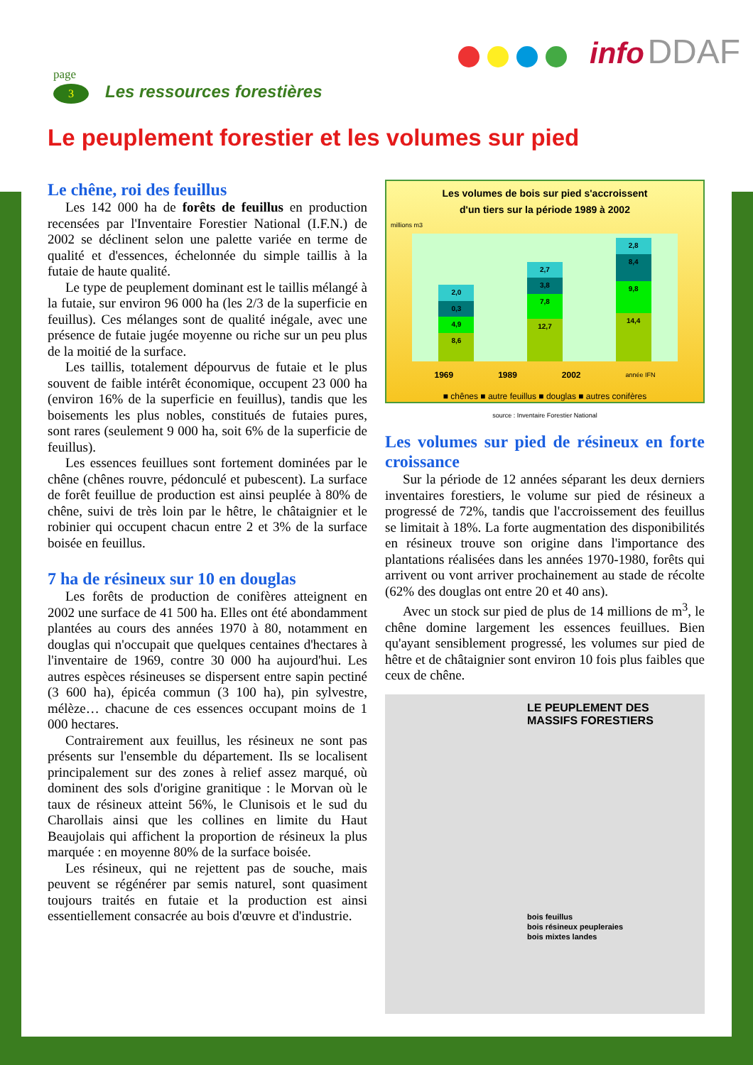info DDAF
page
3 Les ressources forestières
Le peuplement forestier et les volumes sur pied
Le chêne, roi des feuillus
Les 142 000 ha de forêts de feuillus en production recensées par l'Inventaire Forestier National (I.F.N.) de 2002 se déclinent selon une palette variée en terme de qualité et d'essences, échelonnée du simple taillis à la futaie de haute qualité.
Le type de peuplement dominant est le taillis mélangé à la futaie, sur environ 96 000 ha (les 2/3 de la superficie en feuillus). Ces mélanges sont de qualité inégale, avec une présence de futaie jugée moyenne ou riche sur un peu plus de la moitié de la surface.
Les taillis, totalement dépourvus de futaie et le plus souvent de faible intérêt économique, occupent 23 000 ha (environ 16% de la superficie en feuillus), tandis que les boisements les plus nobles, constitués de futaies pures, sont rares (seulement 9 000 ha, soit 6% de la superficie de feuillus).
Les essences feuillues sont fortement dominées par le chêne (chênes rouvre, pédonculé et pubescent). La surface de forêt feuillue de production est ainsi peuplée à 80% de chêne, suivi de très loin par le hêtre, le châtaignier et le robinier qui occupent chacun entre 2 et 3% de la surface boisée en feuillus.
7 ha de résineux sur 10 en douglas
Les forêts de production de conifères atteignent en 2002 une surface de 41 500 ha. Elles ont été abondamment plantées au cours des années 1970 à 80, notamment en douglas qui n'occupait que quelques centaines d'hectares à l'inventaire de 1969, contre 30 000 ha aujourd'hui. Les autres espèces résineuses se dispersent entre sapin pectiné (3 600 ha), épicéa commun (3 100 ha), pin sylvestre, mélèze… chacune de ces essences occupant moins de 1 000 hectares.
Contrairement aux feuillus, les résineux ne sont pas présents sur l'ensemble du département. Ils se localisent principalement sur des zones à relief assez marqué, où dominent des sols d'origine granitique : le Morvan où le taux de résineux atteint 56%, le Clunisois et le sud du Charollais ainsi que les collines en limite du Haut Beaujolais qui affichent la proportion de résineux la plus marquée : en moyenne 80% de la surface boisée.
Les résineux, qui ne rejettent pas de souche, mais peuvent se régénérer par semis naturel, sont quasiment toujours traités en futaie et la production est ainsi essentiellement consacrée au bois d'œuvre et d'industrie.
Les volumes de bois sur pied s'accroissent
d'un tiers sur la période 1989 à 2002
millions m3
2,0
0,3
4,9
8,6
2,7
3,8
7,8
12,7
2,8
8,4
9,8
14,4
1969 1989 2002 année IFN
■ chênes ■ autre feuillus ■ douglas ■ autres conifères
source : Inventaire Forestier National
Les volumes sur pied de résineux en forte croissance
Sur la période de 12 années séparant les deux derniers inventaires forestiers, le volume sur pied de résineux a progressé de 72%, tandis que l'accroissement des feuillus se limitait à 18%. La forte augmentation des disponibilités en résineux trouve son origine dans l'importance des plantations réalisées dans les années 1970-1980, forêts qui arrivent ou vont arriver prochainement au stade de récolte (62% des douglas ont entre 20 et 40 ans).
Avec un stock sur pied de plus de 14 millions de m<sup>3</sup>, le chêne domine largement les essences feuillues. Bien qu'ayant sensiblement progressé, les volumes sur pied de hêtre et de châtaignier sont environ 10 fois plus faibles que ceux de chêne.
LE PEUPLEMENT DES
MASSIFS FORESTIERS
bois feuillus
bois résineux peupleraies
bois mixtes landes